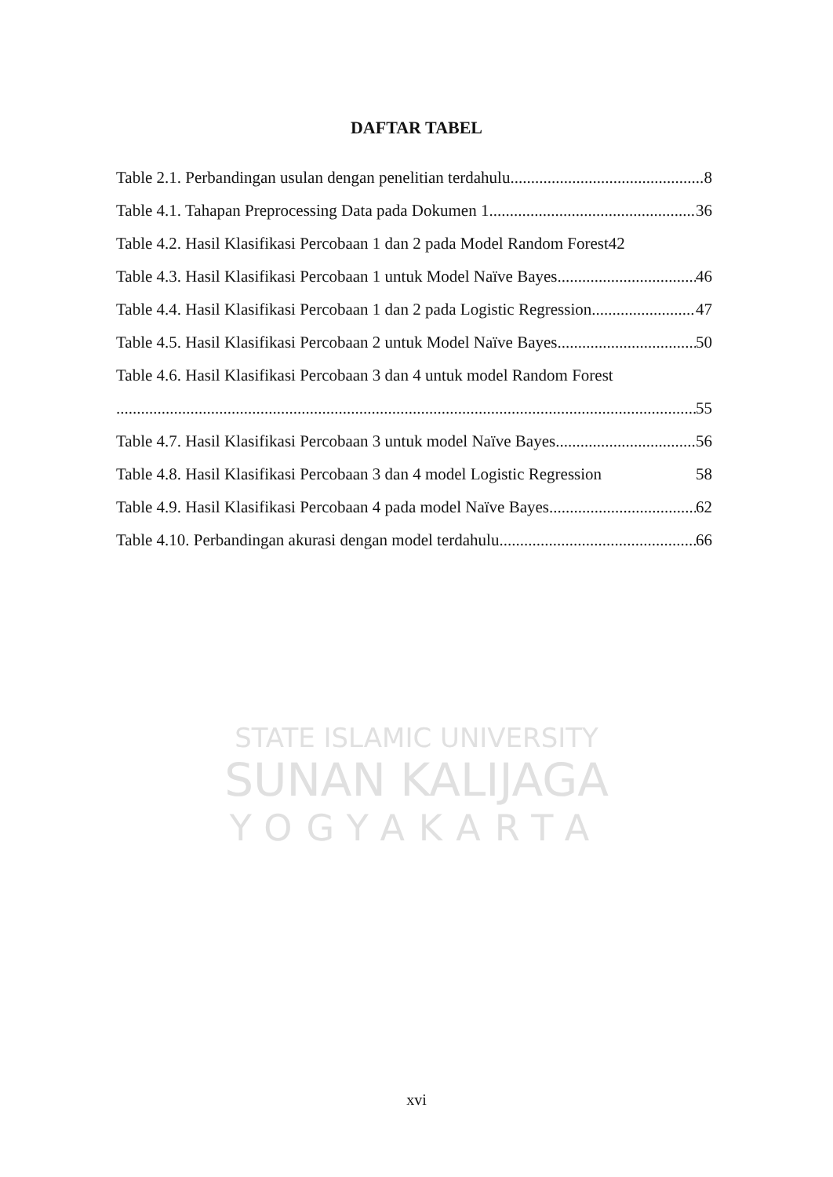DAFTAR TABEL
Table 2.1. Perbandingan usulan dengan penelitian terdahulu 8
Table 4.1. Tahapan Preprocessing Data pada Dokumen 1 36
Table 4.2. Hasil Klasifikasi Percobaan 1 dan 2 pada Model Random Forest 42
Table 4.3. Hasil Klasifikasi Percobaan 1 untuk Model Naïve Bayes 46
Table 4.4. Hasil Klasifikasi Percobaan 1 dan 2 pada Logistic Regression 47
Table 4.5. Hasil Klasifikasi Percobaan 2 untuk Model Naïve Bayes 50
Table 4.6. Hasil Klasifikasi Percobaan 3 dan 4 untuk model Random Forest
55
Table 4.7. Hasil Klasifikasi Percobaan 3 untuk model Naïve Bayes 56
Table 4.8. Hasil Klasifikasi Percobaan 3 dan 4 model Logistic Regression 58
Table 4.9. Hasil Klasifikasi Percobaan 4 pada model Naïve Bayes 62
Table 4.10. Perbandingan akurasi dengan model terdahulu 66
STATE ISLAMIC UNIVERSITY
SUNAN KALIJAGA
YOGYAKARTA
xvi